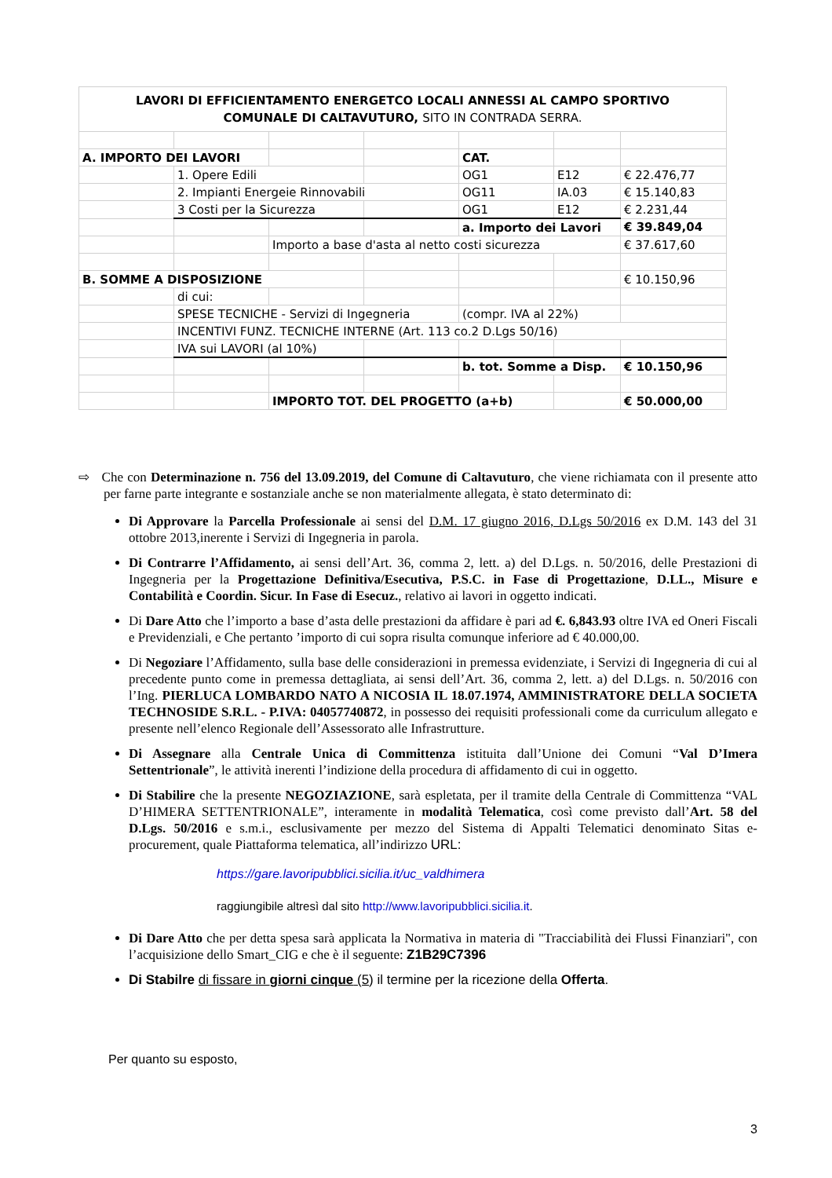| LAVORI DI EFFICIENTAMENTO ENERGETCO LOCALI ANNESSI AL CAMPO SPORTIVO COMUNALE DI CALTAVUTURO, SITO IN CONTRADA SERRA. | | | | | | |
| A. IMPORTO DEI LAVORI | | | | CAT. | | |
| | 1. Opere Edili | | | OG1 | E12 | € 22.476,77 |
| | 2. Impianti Energeie Rinnovabili | | | OG11 | IA.03 | € 15.140,83 |
| | 3 Costi per la Sicurezza | | | OG1 | E12 | € 2.231,44 |
| | | | | a. Importo dei Lavori | | € 39.849,04 |
| | | Importo a base d'asta al netto costi sicurezza | | | | € 37.617,60 |
| B. SOMME A DISPOSIZIONE | | | | | | € 10.150,96 |
| | di cui: | | | | | |
| | SPESE TECNICHE - Servizi di Ingegneria | | | (compr. IVA al 22%) | | |
| | INCENTIVI FUNZ. TECNICHE INTERNE (Art. 113 co.2 D.Lgs 50/16) | | | | | |
| | IVA sui LAVORI (al 10%) | | | | | |
| | | | | b. tot. Somme a Disp. | | € 10.150,96 |
| | | IMPORTO TOT. DEL PROGETTO (a+b) | | | | € 50.000,00 |
⇨ Che con Determinazione n. 756 del 13.09.2019, del Comune di Caltavuturo, che viene richiamata con il presente atto per farne parte integrante e sostanziale anche se non materialmente allegata, è stato determinato di:
Di Approvare la Parcella Professionale ai sensi del D.M. 17 giugno 2016, D.Lgs 50/2016 ex D.M. 143 del 31 ottobre 2013,inerente i Servizi di Ingegneria in parola.
Di Contrarre l’Affidamento, ai sensi dell’Art. 36, comma 2, lett. a) del D.Lgs. n. 50/2016, delle Prestazioni di Ingegneria per la Progettazione Definitiva/Esecutiva, P.S.C. in Fase di Progettazione, D.LL., Misure e Contabilità e Coordin. Sicur. In Fase di Esecuz., relativo ai lavori in oggetto indicati.
Di Dare Atto che l’importo a base d’asta delle prestazioni da affidare è pari ad €. 6,843.93 oltre IVA ed Oneri Fiscali e Previdenziali, e Che pertanto ’importo di cui sopra risulta comunque inferiore ad € 40.000,00.
Di Negoziare l’Affidamento, sulla base delle considerazioni in premessa evidenziate, i Servizi di Ingegneria di cui al precedente punto come in premessa dettagliata, ai sensi dell’Art. 36, comma 2, lett. a) del D.Lgs. n. 50/2016 con l’Ing. PIERLUCA LOMBARDO NATO A NICOSIA IL 18.07.1974, AMMINISTRATORE DELLA SOCIETA TECHNOSIDE S.R.L. - P.IVA: 04057740872, in possesso dei requisiti professionali come da curriculum allegato e presente nell’elenco Regionale dell’Assessorato alle Infrastrutture.
Di Assegnare alla Centrale Unica di Committenza istituita dall’Unione dei Comuni “Val D’Imera Settentrionale”, le attività inerenti l’indizione della procedura di affidamento di cui in oggetto.
Di Stabilire che la presente NEGOZIAZIONE, sarà espletata, per il tramite della Centrale di Committenza “VAL D’HIMERA SETTENTRIONALE”, interamente in modalità Telematica, così come previsto dall’Art. 58 del D.Lgs. 50/2016 e s.m.i., esclusivamente per mezzo del Sistema di Appalti Telematici denominato Sitas e-procurement, quale Piattaforma telematica, all’indirizzo URL:
https://gare.lavoripubblici.sicilia.it/uc_valdhimera
raggiungibile altresì dal sito http://www.lavoripubblici.sicilia.it.
Di Dare Atto che per detta spesa sarà applicata la Normativa in materia di "Tracciabilità dei Flussi Finanziari", con l’acquisizione dello Smart_CIG e che è il seguente: Z1B29C7396
Di Stabilre di fissare in giorni cinque (5) il termine per la ricezione della Offerta.
Per quanto su esposto,
3